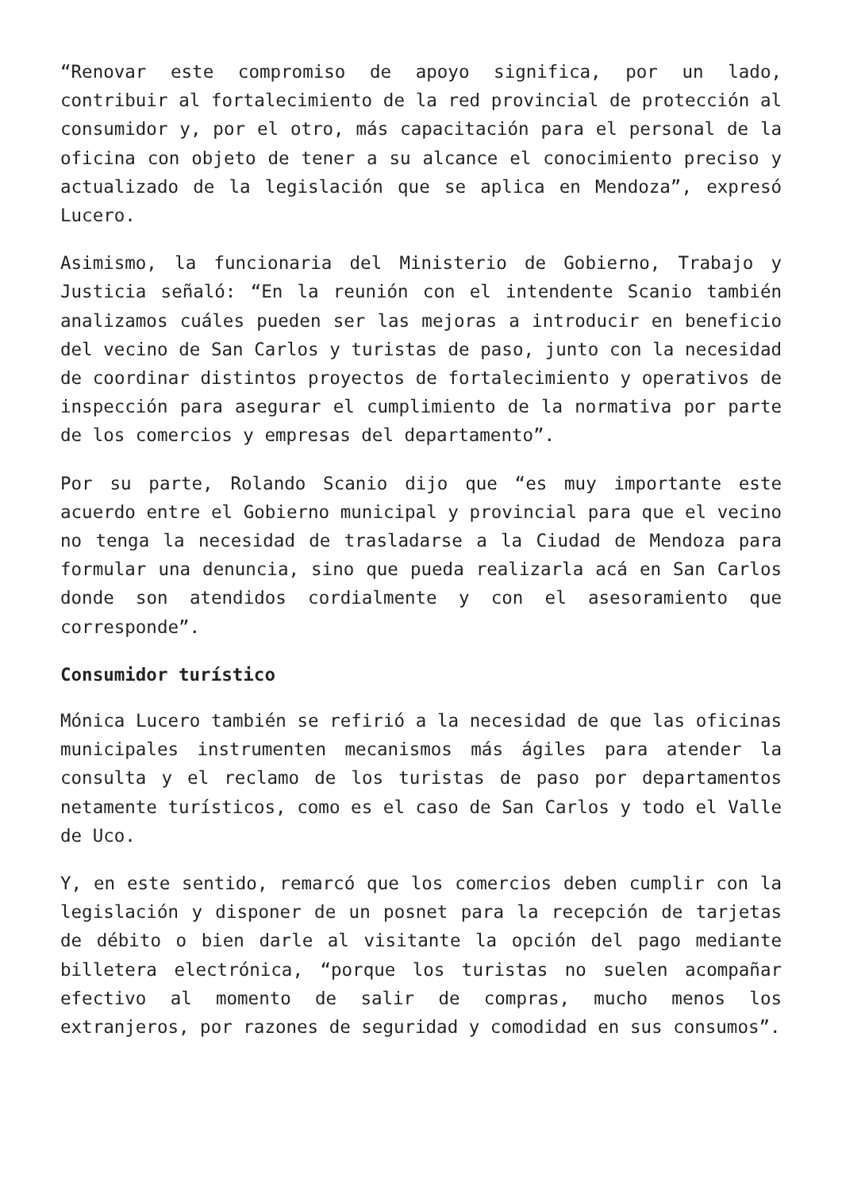“Renovar este compromiso de apoyo significa, por un lado, contribuir al fortalecimiento de la red provincial de protección al consumidor y, por el otro, más capacitación para el personal de la oficina con objeto de tener a su alcance el conocimiento preciso y actualizado de la legislación que se aplica en Mendoza”, expresó Lucero.
Asimismo, la funcionaria del Ministerio de Gobierno, Trabajo y Justicia señaló: “En la reunión con el intendente Scanio también analizamos cuáles pueden ser las mejoras a introducir en beneficio del vecino de San Carlos y turistas de paso, junto con la necesidad de coordinar distintos proyectos de fortalecimiento y operativos de inspección para asegurar el cumplimiento de la normativa por parte de los comercios y empresas del departamento”.
Por su parte, Rolando Scanio dijo que “es muy importante este acuerdo entre el Gobierno municipal y provincial para que el vecino no tenga la necesidad de trasladarse a la Ciudad de Mendoza para formular una denuncia, sino que pueda realizarla acá en San Carlos donde son atendidos cordialmente y con el asesoramiento que corresponde”.
Consumidor turístico
Mónica Lucero también se refirió a la necesidad de que las oficinas municipales instrumenten mecanismos más ágiles para atender la consulta y el reclamo de los turistas de paso por departamentos netamente turísticos, como es el caso de San Carlos y todo el Valle de Uco.
Y, en este sentido, remarcó que los comercios deben cumplir con la legislación y disponer de un posnet para la recepción de tarjetas de débito o bien darle al visitante la opción del pago mediante billetera electrónica, “porque los turistas no suelen acompañar efectivo al momento de salir de compras, mucho menos los extranjeros, por razones de seguridad y comodidad en sus consumos”.